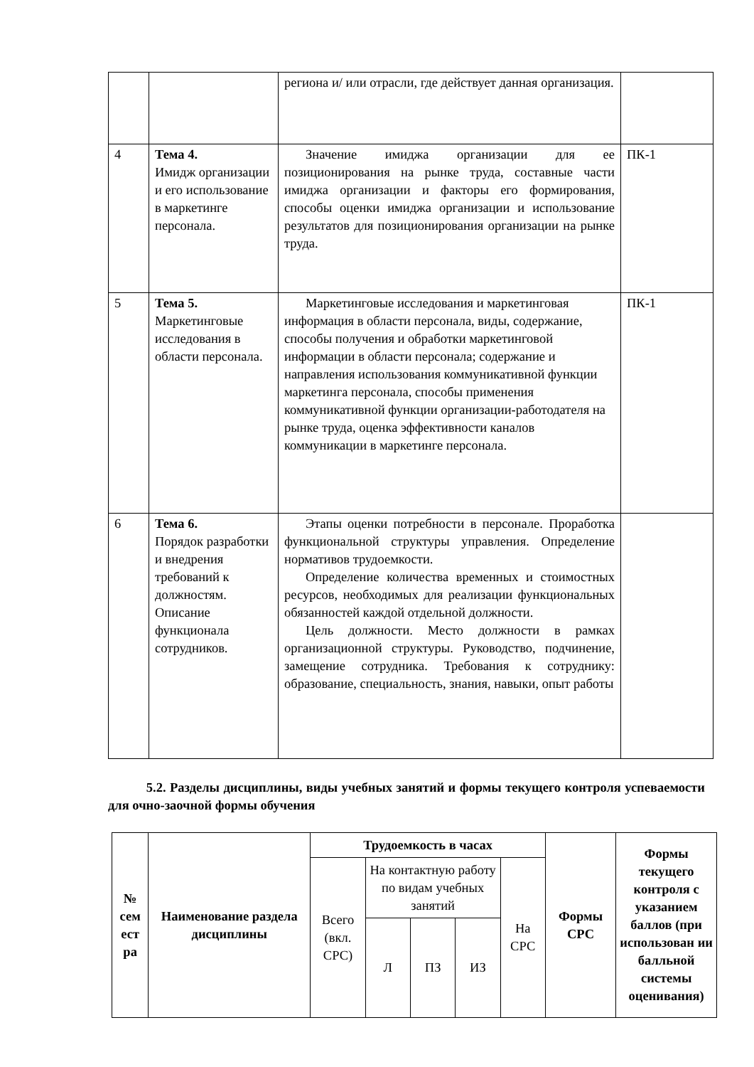| | | региона и/ или отрасли, где действует данная организация. | |
| 4 | Тема 4. Имидж организации и его использование в маркетинге персонала. | Значение имиджа организации для ее позиционирования на рынке труда, составные части имиджа организации и факторы его формирования, способы оценки имиджа организации и использование результатов для позиционирования организации на рынке труда. | ПК-1 |
| 5 | Тема 5. Маркетинговые исследования в области персонала. | Маркетинговые исследования и маркетинговая информация в области персонала, виды, содержание, способы получения и обработки маркетинговой информации в области персонала; содержание и направления использования коммуникативной функции маркетинга персонала, способы применения коммуникативной функции организации-работодателя на рынке труда, оценка эффективности каналов коммуникации в маркетинге персонала. | ПК-1 |
| 6 | Тема 6. Порядок разработки и внедрения требований к должностям. Описание функционала сотрудников. | Этапы оценки потребности в персонале. Проработка функциональной структуры управления. Определение нормативов трудоемкости. Определение количества временных и стоимостных ресурсов, необходимых для реализации функциональных обязанностей каждой отдельной должности. Цель должности. Место должности в рамках организационной структуры. Руководство, подчинение, замещение сотрудника. Требования к сотруднику: образование, специальность, знания, навыки, опыт работы | |
5.2. Разделы дисциплины, виды учебных занятий и формы текущего контроля успеваемости для очно-заочной формы обучения
| № сем ест ра | Наименование раздела дисциплины | Трудоемкость в часах | | | | | Формы СРС | Формы текущего контроля с указанием баллов (при использован ии балльной системы оценивания) |
| --- | --- | --- | --- | --- | --- | --- | --- | --- |
| | | Всего (вкл. СРС) | На контактную работу по видам учебных занятий | | | На СРС | | |
| | | | Л | ПЗ | ИЗ | | | |